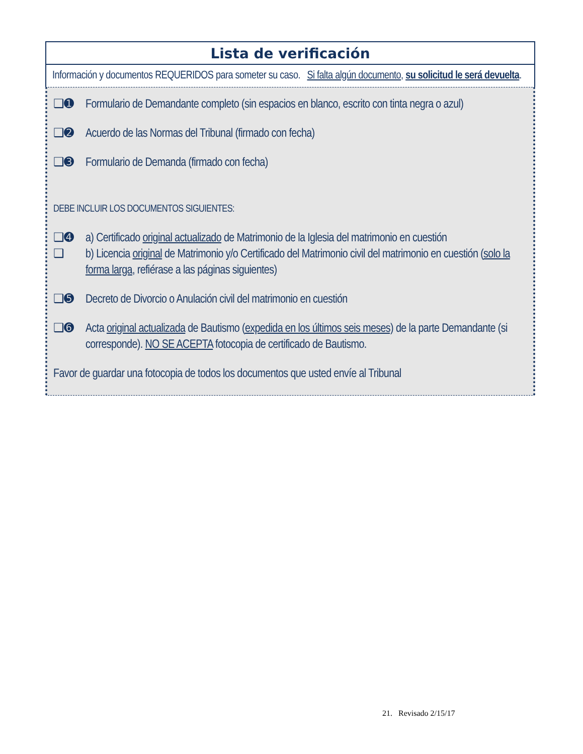Lista de verificación
Información y documentos REQUERIDOS para someter su caso. Si falta algún documento, su solicitud le será devuelta.
❑➊ Formulario de Demandante completo (sin espacios en blanco, escrito con tinta negra o azul)
❑➋ Acuerdo de las Normas del Tribunal (firmado con fecha)
❑➌ Formulario de Demanda (firmado con fecha)
DEBE INCLUIR LOS DOCUMENTOS SIGUIENTES:
❑➍ a) Certificado original actualizado de Matrimonio de la Iglesia del matrimonio en cuestión
❑ b) Licencia original de Matrimonio y/o Certificado del Matrimonio civil del matrimonio en cuestión (solo la forma larga, refiérase a las páginas siguientes)
❑➎ Decreto de Divorcio o Anulación civil del matrimonio en cuestión
❑➏ Acta original actualizada de Bautismo (expedida en los últimos seis meses) de la parte Demandante (si corresponde). NO SE ACEPTA fotocopia de certificado de Bautismo.
Favor de guardar una fotocopia de todos los documentos que usted envíe al Tribunal
21. Revisado 2/15/17